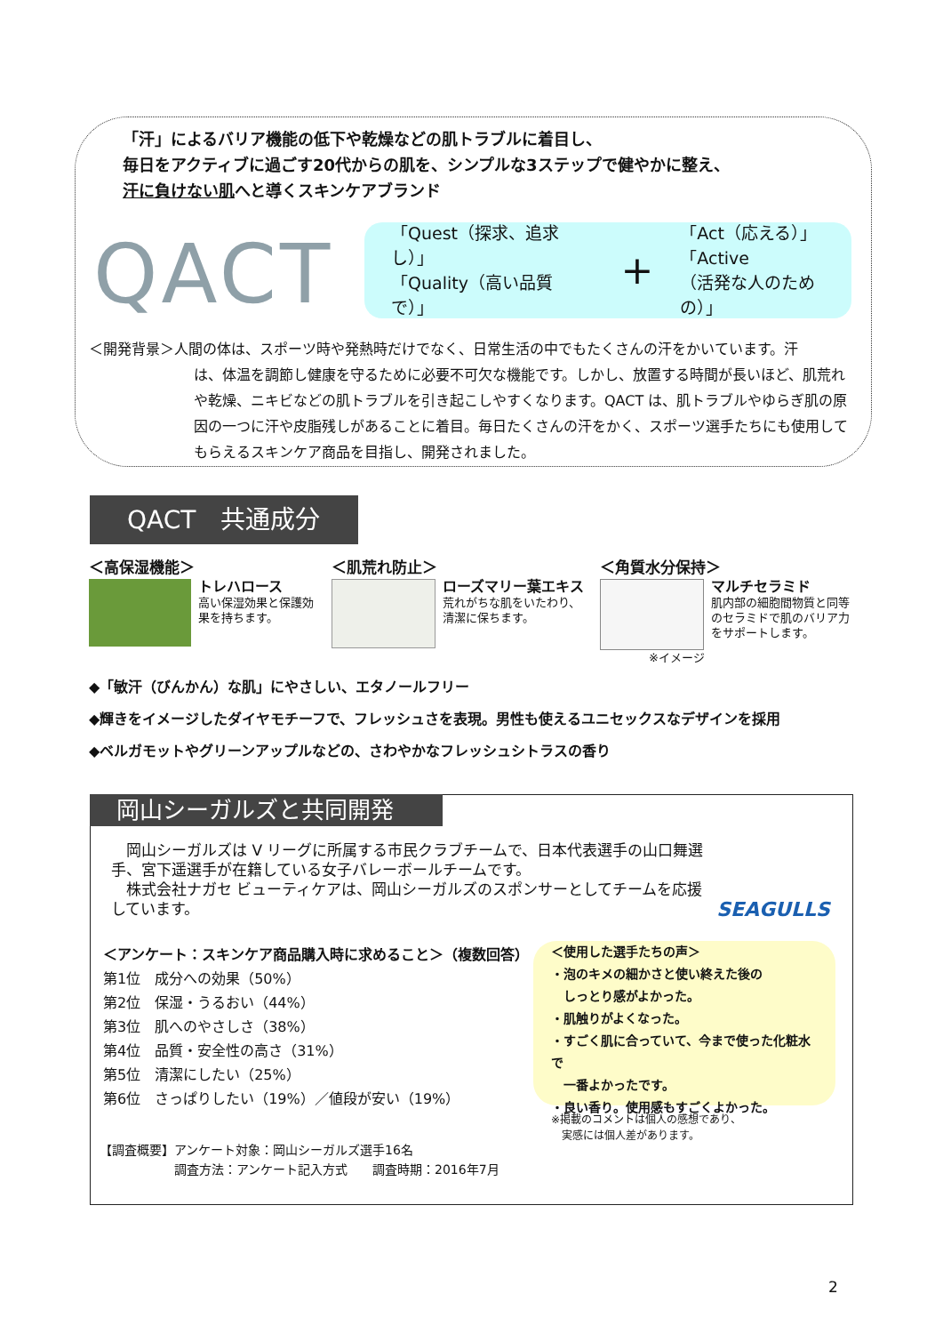「汗」によるバリア機能の低下や乾燥などの肌トラブルに着目し、
毎日をアクティブに過ごす20代からの肌を、シンプルな3ステップで健やかに整え、
汗に負けない肌へと導くスキンケアブランド
QACT
「Quest（探求、追求し）」
「Quality（高い品質で）」
+
「Act（応える）」
「Active
（活発な人のための）」
＜開発背景＞人間の体は、スポーツ時や発熱時だけでなく、日常生活の中でもたくさんの汗をかいています。汗
は、体温を調節し健康を守るために必要不可欠な機能です。しかし、放置する時間が長いほど、肌荒れや乾燥、ニキビなどの肌トラブルを引き起こしやすくなります。QACT は、肌トラブルやゆらぎ肌の原因の一つに汗や皮脂残しがあることに着目。毎日たくさんの汗をかく、スポーツ選手たちにも使用してもらえるスキンケア商品を目指し、開発されました。
QACT　共通成分
＜高保湿機能＞
トレハロース
高い保湿効果と保護効果を持ちます。
＜肌荒れ防止＞
ローズマリー葉エキス
荒れがちな肌をいたわり、清潔に保ちます。
＜角質水分保持＞
マルチセラミド
肌内部の細胞間物質と同等のセラミドで肌のバリア力をサポートします。
※イメージ
◆「敏汗（びんかん）な肌」にやさしい、エタノールフリー
◆輝きをイメージしたダイヤモチーフで、フレッシュさを表現。男性も使えるユニセックスなデザインを採用
◆ベルガモットやグリーンアップルなどの、さわやかなフレッシュシトラスの香り
岡山シーガルズと共同開発
　岡山シーガルズは V リーグに所属する市民クラブチームで、日本代表選手の山口舞選手、宮下遥選手が在籍している女子バレーボールチームです。
　株式会社ナガセ ビューティケアは、岡山シーガルズのスポンサーとしてチームを応援しています。
SEAGULLS
＜アンケート：スキンケア商品購入時に求めること＞（複数回答）
第1位　成分への効果（50%）
第2位　保湿・うるおい（44%）
第3位　肌へのやさしさ（38%）
第4位　品質・安全性の高さ（31%）
第5位　清潔にしたい（25%）
第6位　さっぱりしたい（19%）／値段が安い（19%）
＜使用した選手たちの声＞
・泡のキメの細かさと使い終えた後の
　しっとり感がよかった。
・肌触りがよくなった。
・すごく肌に合っていて、今まで使った化粧水で
　一番よかったです。
・良い香り。使用感もすごくよかった。
※掲載のコメントは個人の感想であり、
　実感には個人差があります。
【調査概要】アンケート対象：岡山シーガルズ選手16名
　　　　　　調査方法：アンケート記入方式　　調査時期：2016年7月
2